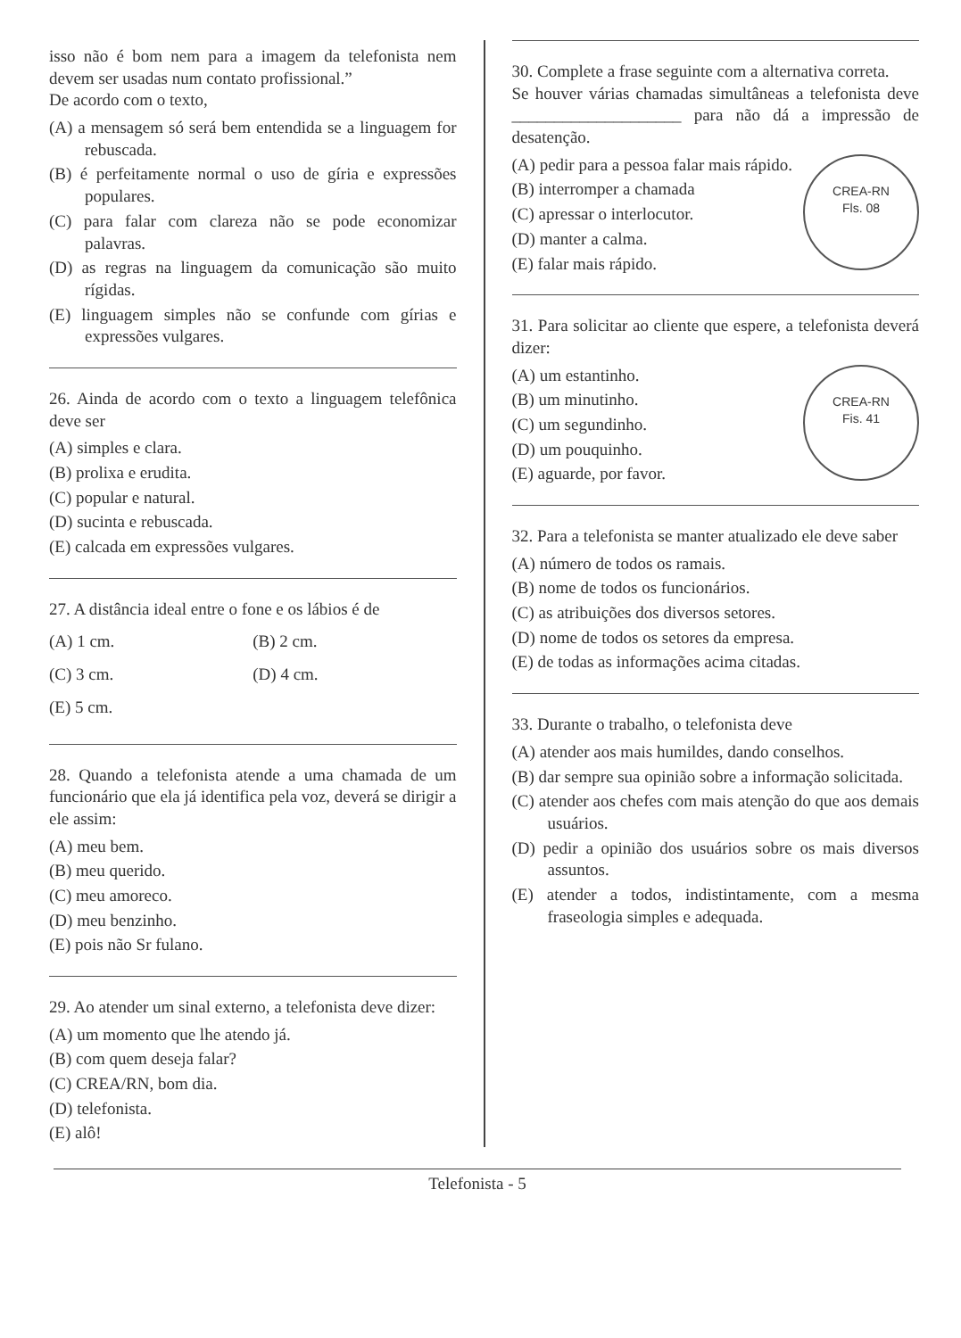isso não é bom nem para a imagem da telefonista nem devem ser usadas num contato profissional.”
De acordo com o texto,
(A) a mensagem só será bem entendida se a linguagem for rebuscada.
(B) é perfeitamente normal o uso de gíria e expressões populares.
(C) para falar com clareza não se pode economizar palavras.
(D) as regras na linguagem da comunicação são muito rígidas.
(E) linguagem simples não se confunde com gírias e expressões vulgares.
26. Ainda de acordo com o texto a linguagem telefônica deve ser
(A) simples e clara.
(B) prolixa e erudita.
(C) popular e natural.
(D) sucinta e rebuscada.
(E) calcada em expressões vulgares.
27. A distância ideal entre o fone e os lábios é de
(A) 1 cm.
(B) 2 cm.
(C) 3 cm.
(D) 4 cm.
(E) 5 cm.
28. Quando a telefonista atende a uma chamada de um funcionário que ela já identifica pela voz, deverá se dirigir a ele assim:
(A) meu bem.
(B) meu querido.
(C) meu amoreco.
(D) meu benzinho.
(E) pois não Sr fulano.
29. Ao atender um sinal externo, a telefonista deve dizer:
(A) um momento que lhe atendo já.
(B) com quem deseja falar?
(C) CREA/RN, bom dia.
(D) telefonista.
(E) alô!
30. Complete a frase seguinte com a alternativa correta.
Se houver várias chamadas simultâneas a telefonista deve ____________________ para não dá a impressão de desatenção.
CREA-RN
Fls. 08
(A) pedir para a pessoa falar mais rápido.
(B) interromper a chamada
(C) apressar o interlocutor.
(D) manter a calma.
(E) falar mais rápido.
31. Para solicitar ao cliente que espere, a telefonista deverá dizer:
CREA-RN
Fis. 41
(A) um estantinho.
(B) um minutinho.
(C) um segundinho.
(D) um pouquinho.
(E) aguarde, por favor.
32. Para a telefonista se manter atualizado ele deve saber
(A) número de todos os ramais.
(B) nome de todos os funcionários.
(C) as atribuições dos diversos setores.
(D) nome de todos os setores da empresa.
(E) de todas as informações acima citadas.
33. Durante o trabalho, o telefonista deve
(A) atender aos mais humildes, dando conselhos.
(B) dar sempre sua opinião sobre a informação solicitada.
(C) atender aos chefes com mais atenção do que aos demais usuários.
(D) pedir a opinião dos usuários sobre os mais diversos assuntos.
(E) atender a todos, indistintamente, com a mesma fraseologia simples e adequada.
Telefonista - 5